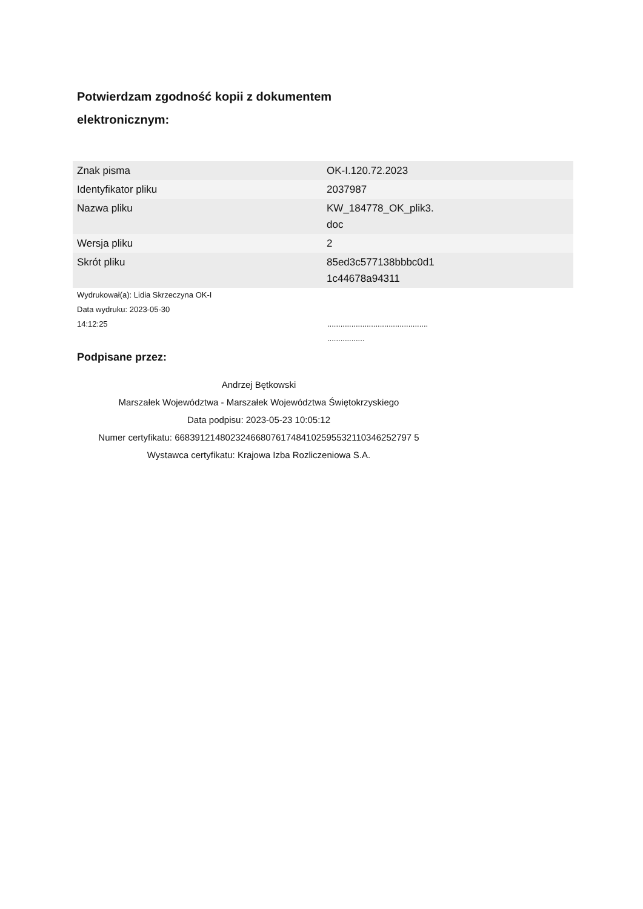Potwierdzam zgodność kopii z dokumentem elektronicznym:
| Znak pisma | OK-I.120.72.2023 |
| Identyfikator pliku | 2037987 |
| Nazwa pliku | KW_184778_OK_plik3. doc |
| Wersja pliku | 2 |
| Skrót pliku | 85ed3c577138bbbc0d1 1c44678a94311 |
Wydrukował(a): Lidia Skrzeczyna OK-I
Data wydruku: 2023-05-30
14:12:25
..............................................
.................
Podpisane przez:
Andrzej Bętkowski
Marszałek Województwa - Marszałek Województwa Świętokrzyskiego
Data podpisu: 2023-05-23 10:05:12
Numer certyfikatu: 66839121480232466807617484102595532110346252797 5
Wystawca certyfikatu: Krajowa Izba Rozliczeniowa S.A.